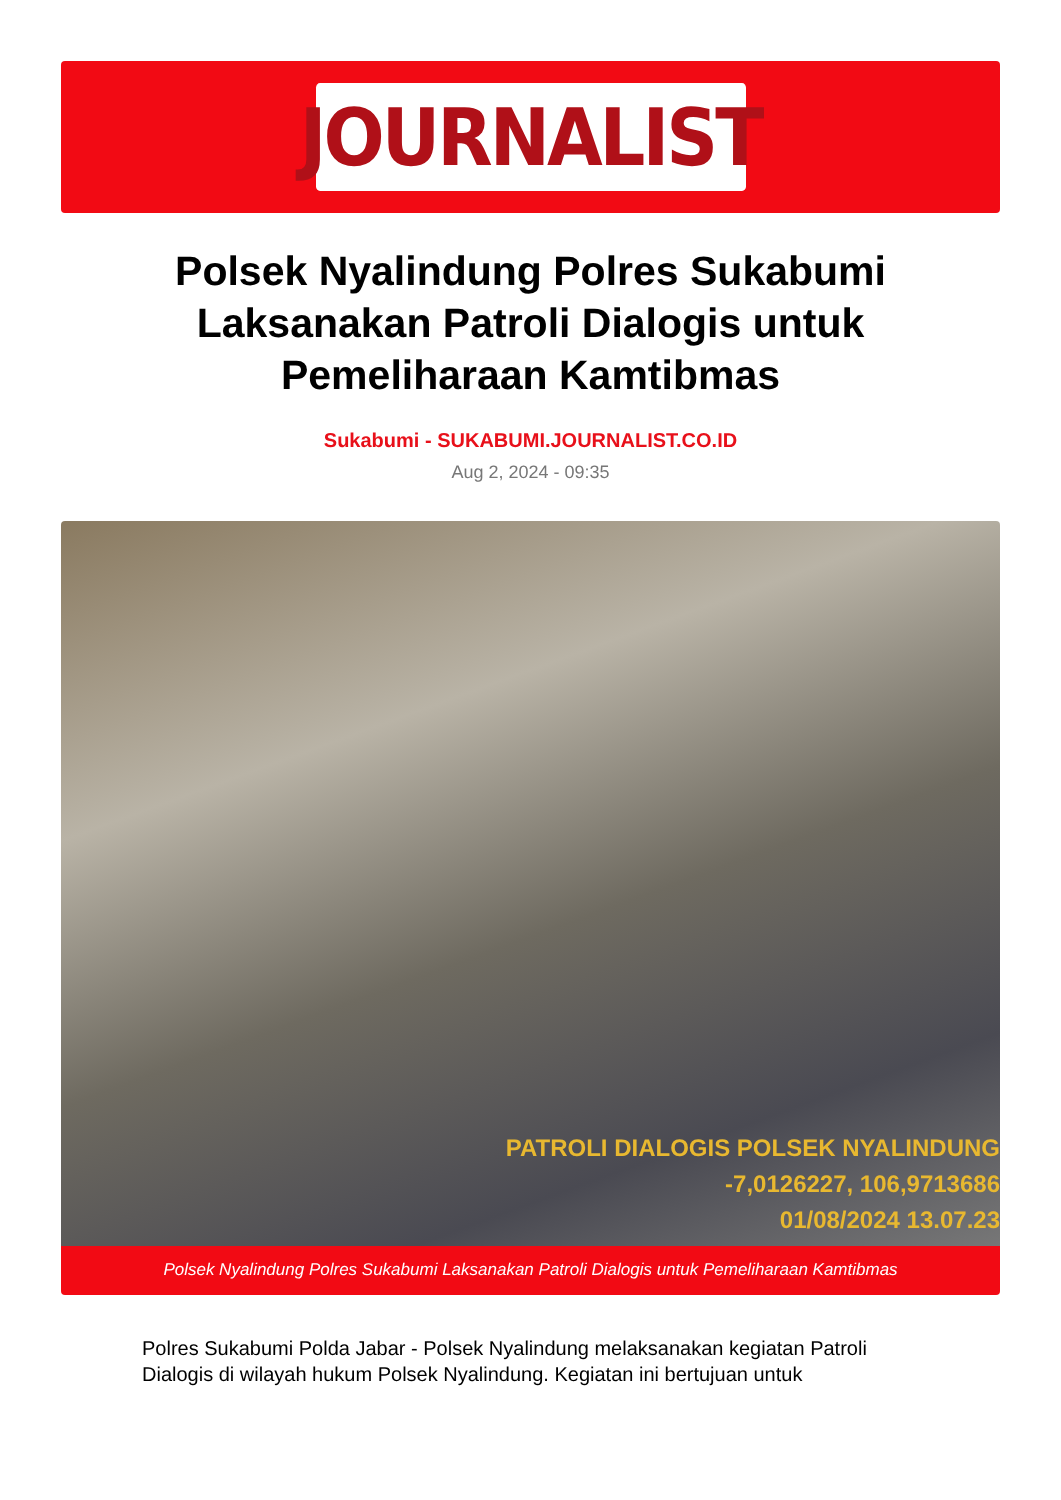JOURNALIST
Polsek Nyalindung Polres Sukabumi Laksanakan Patroli Dialogis untuk Pemeliharaan Kamtibmas
Sukabumi - SUKABUMI.JOURNALIST.CO.ID
Aug 2, 2024 - 09:35
PATROLI DIALOGIS POLSEK NYALINDUNG
-7,0126227, 106,9713686
01/08/2024 13.07.23
Polsek Nyalindung Polres Sukabumi Laksanakan Patroli Dialogis untuk Pemeliharaan Kamtibmas
Polres Sukabumi Polda Jabar - Polsek Nyalindung melaksanakan kegiatan Patroli Dialogis di wilayah hukum Polsek Nyalindung. Kegiatan ini bertujuan untuk